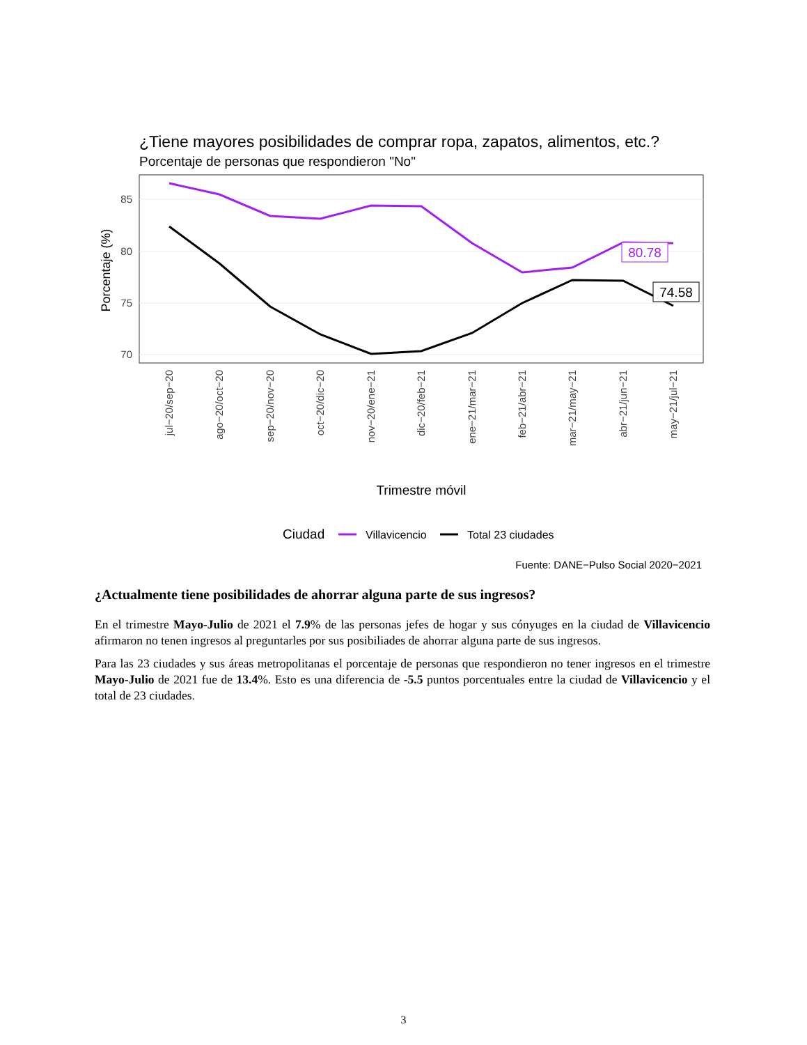¿Tiene mayores posibilidades de comprar ropa, zapatos, alimentos, etc.?
Porcentaje de personas que respondieron "No"
85
80
75
70
Porcentaje (%)
80.78
74.58
jul−20/sep−20
ago−20/oct−20
sep−20/nov−20
oct−20/dic−20
nov−20/ene−21
dic−20/feb−21
ene−21/mar−21
feb−21/abr−21
mar−21/may−21
abr−21/jun−21
may−21/jul−21
Trimestre móvil
Ciudad
Villavicencio
Total 23 ciudades
Fuente: DANE−Pulso Social 2020−2021
¿Actualmente tiene posibilidades de ahorrar alguna parte de sus ingresos?
En el trimestre Mayo-Julio de 2021 el 7.9% de las personas jefes de hogar y sus cónyuges en la ciudad de Villavicencio afirmaron no tenen ingresos al preguntarles por sus posibiliades de ahorrar alguna parte de sus ingresos.
Para las 23 ciudades y sus áreas metropolitanas el porcentaje de personas que respondieron no tener ingresos en el trimestre Mayo-Julio de 2021 fue de 13.4%. Esto es una diferencia de -5.5 puntos porcentuales entre la ciudad de Villavicencio y el total de 23 ciudades.
3